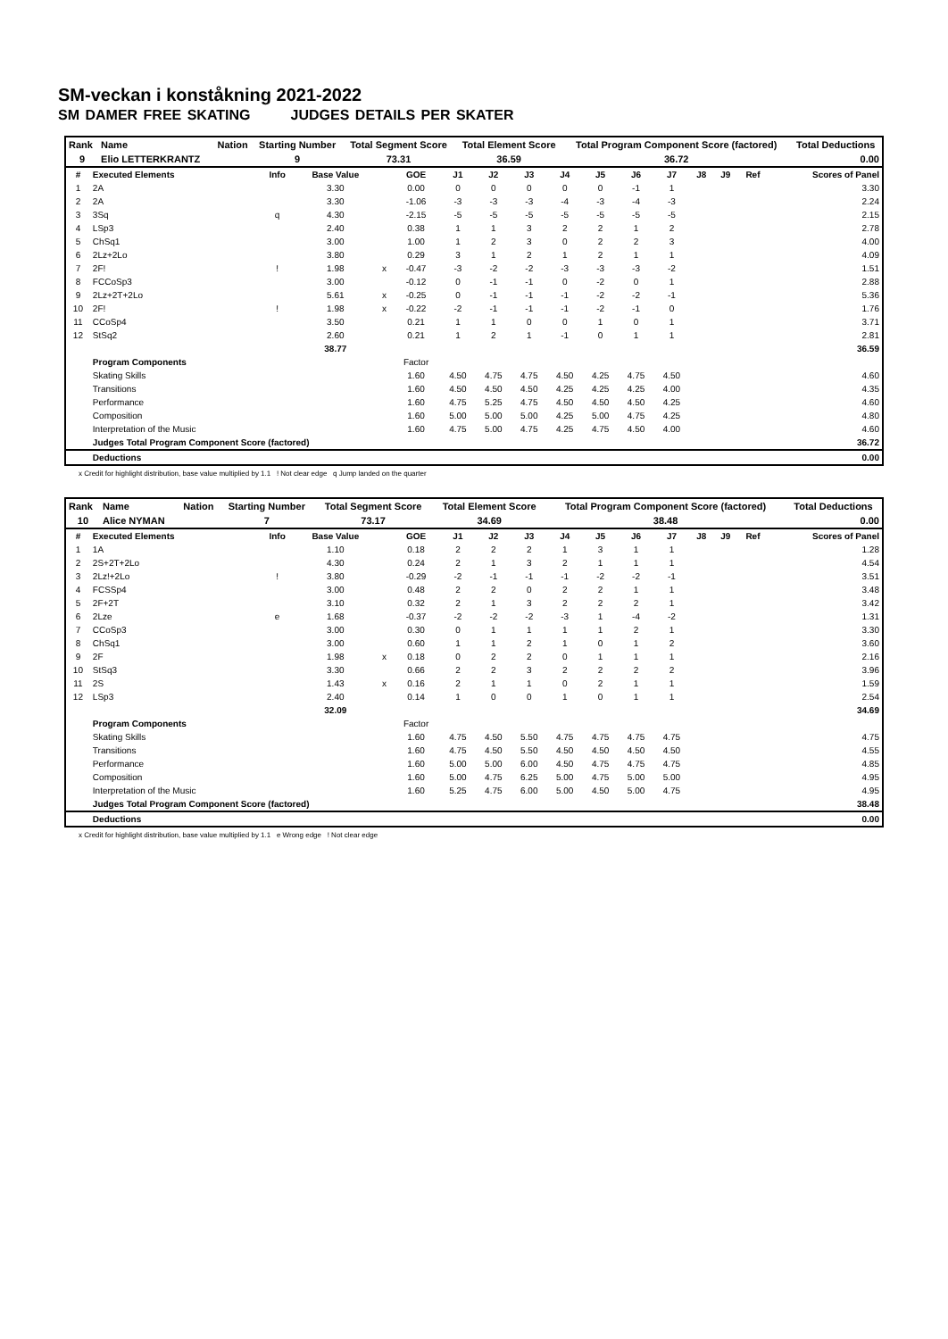SM-veckan i konståkning 2021-2022
SM DAMER FREE SKATING JUDGES DETAILS PER SKATER
| Rank | Name | Nation | Starting Number | Total Segment Score | Total Element Score | Total Program Component Score (factored) | Total Deductions |
| 9 | Elio LETTERKRANTZ | | 9 | 73.31 | 36.59 | 36.72 | 0.00 |
| # | Executed Elements | Info | Base Value | | GOE | J1 | J2 | J3 | J4 | J5 | J6 | J7 | J8 | J9 | Ref | Scores of Panel |
| --- | --- | --- | --- | --- | --- | --- | --- | --- | --- | --- | --- | --- | --- | --- | --- | --- |
| 1 | 2A | | 3.30 | | 0.00 | 0 | 0 | 0 | 0 | 0 | -1 | 1 | | | | 3.30 |
| 2 | 2A | | 3.30 | | -1.06 | -3 | -3 | -3 | -4 | -3 | -4 | -3 | | | | 2.24 |
| 3 | 3Sq | q | 4.30 | | -2.15 | -5 | -5 | -5 | -5 | -5 | -5 | -5 | | | | 2.15 |
| 4 | LSp3 | | 2.40 | | 0.38 | 1 | 1 | 3 | 2 | 2 | 1 | 2 | | | | 2.78 |
| 5 | ChSq1 | | 3.00 | | 1.00 | 1 | 2 | 3 | 0 | 2 | 2 | 3 | | | | 4.00 |
| 6 | 2Lz+2Lo | | 3.80 | | 0.29 | 3 | 1 | 2 | 1 | 2 | 1 | 1 | | | | 4.09 |
| 7 | 2F! | ! | 1.98 | x | -0.47 | -3 | -2 | -2 | -3 | -3 | -3 | -2 | | | | 1.51 |
| 8 | FCCoSp3 | | 3.00 | | -0.12 | 0 | -1 | -1 | 0 | -2 | 0 | 1 | | | | 2.88 |
| 9 | 2Lz+2T+2Lo | | 5.61 | x | -0.25 | 0 | -1 | -1 | -1 | -2 | -2 | -1 | | | | 5.36 |
| 10 | 2F! | ! | 1.98 | x | -0.22 | -2 | -1 | -1 | -1 | -2 | -1 | 0 | | | | 1.76 |
| 11 | CCoSp4 | | 3.50 | | 0.21 | 1 | 1 | 0 | 0 | 1 | 0 | 1 | | | | 3.71 |
| 12 | StSq2 | | 2.60 | | 0.21 | 1 | 2 | 1 | -1 | 0 | 1 | 1 | | | | 2.81 |
| | | | 38.77 | | | | | | | | | | | | | 36.59 |
| | Program Components | | | | Factor | | | | | | | | | | | |
| | Skating Skills | | | | 1.60 | 4.50 | 4.75 | 4.75 | 4.50 | 4.25 | 4.75 | 4.50 | | | | 4.60 |
| | Transitions | | | | 1.60 | 4.50 | 4.50 | 4.50 | 4.25 | 4.25 | 4.25 | 4.00 | | | | 4.35 |
| | Performance | | | | 1.60 | 4.75 | 5.25 | 4.75 | 4.50 | 4.50 | 4.50 | 4.25 | | | | 4.60 |
| | Composition | | | | 1.60 | 5.00 | 5.00 | 5.00 | 4.25 | 5.00 | 4.75 | 4.25 | | | | 4.80 |
| | Interpretation of the Music | | | | 1.60 | 4.75 | 5.00 | 4.75 | 4.25 | 4.75 | 4.50 | 4.00 | | | | 4.60 |
| | Judges Total Program Component Score (factored) | | | | | | | | | | | | | | | 36.72 |
| | Deductions | | | | | | | | | | | | | | | 0.00 |
x Credit for highlight distribution, base value multiplied by 1.1 ! Not clear edge q Jump landed on the quarter
| Rank | Name | Nation | Starting Number | Total Segment Score | Total Element Score | Total Program Component Score (factored) | Total Deductions |
| 10 | Alice NYMAN | | 7 | 73.17 | 34.69 | 38.48 | 0.00 |
| # | Executed Elements | Info | Base Value | | GOE | J1 | J2 | J3 | J4 | J5 | J6 | J7 | J8 | J9 | Ref | Scores of Panel |
| --- | --- | --- | --- | --- | --- | --- | --- | --- | --- | --- | --- | --- | --- | --- | --- | --- |
| 1 | 1A | | 1.10 | | 0.18 | 2 | 2 | 2 | 1 | 3 | 1 | 1 | | | | 1.28 |
| 2 | 2S+2T+2Lo | | 4.30 | | 0.24 | 2 | 1 | 3 | 2 | 1 | 1 | 1 | | | | 4.54 |
| 3 | 2Lz!+2Lo | ! | 3.80 | | -0.29 | -2 | -1 | -1 | -1 | -2 | -2 | -1 | | | | 3.51 |
| 4 | FCSSp4 | | 3.00 | | 0.48 | 2 | 2 | 0 | 2 | 2 | 1 | 1 | | | | 3.48 |
| 5 | 2F+2T | | 3.10 | | 0.32 | 2 | 1 | 3 | 2 | 2 | 2 | 1 | | | | 3.42 |
| 6 | 2Lze | e | 1.68 | | -0.37 | -2 | -2 | -2 | -3 | 1 | -4 | -2 | | | | 1.31 |
| 7 | CCoSp3 | | 3.00 | | 0.30 | 0 | 1 | 1 | 1 | 1 | 2 | 1 | | | | 3.30 |
| 8 | ChSq1 | | 3.00 | | 0.60 | 1 | 1 | 2 | 1 | 0 | 1 | 2 | | | | 3.60 |
| 9 | 2F | | 1.98 | x | 0.18 | 0 | 2 | 2 | 0 | 1 | 1 | 1 | | | | 2.16 |
| 10 | StSq3 | | 3.30 | | 0.66 | 2 | 2 | 3 | 2 | 2 | 2 | 2 | | | | 3.96 |
| 11 | 2S | | 1.43 | x | 0.16 | 2 | 1 | 1 | 0 | 2 | 1 | 1 | | | | 1.59 |
| 12 | LSp3 | | 2.40 | | 0.14 | 1 | 0 | 0 | 1 | 0 | 1 | 1 | | | | 2.54 |
| | | | 32.09 | | | | | | | | | | | | | 34.69 |
| | Program Components | | | | Factor | | | | | | | | | | | |
| | Skating Skills | | | | 1.60 | 4.75 | 4.50 | 5.50 | 4.75 | 4.75 | 4.75 | 4.75 | | | | 4.75 |
| | Transitions | | | | 1.60 | 4.75 | 4.50 | 5.50 | 4.50 | 4.50 | 4.50 | 4.50 | | | | 4.55 |
| | Performance | | | | 1.60 | 5.00 | 5.00 | 6.00 | 4.50 | 4.75 | 4.75 | 4.75 | | | | 4.85 |
| | Composition | | | | 1.60 | 5.00 | 4.75 | 6.25 | 5.00 | 4.75 | 5.00 | 5.00 | | | | 4.95 |
| | Interpretation of the Music | | | | 1.60 | 5.25 | 4.75 | 6.00 | 5.00 | 4.50 | 5.00 | 4.75 | | | | 4.95 |
| | Judges Total Program Component Score (factored) | | | | | | | | | | | | | | | 38.48 |
| | Deductions | | | | | | | | | | | | | | | 0.00 |
x Credit for highlight distribution, base value multiplied by 1.1 e Wrong edge ! Not clear edge